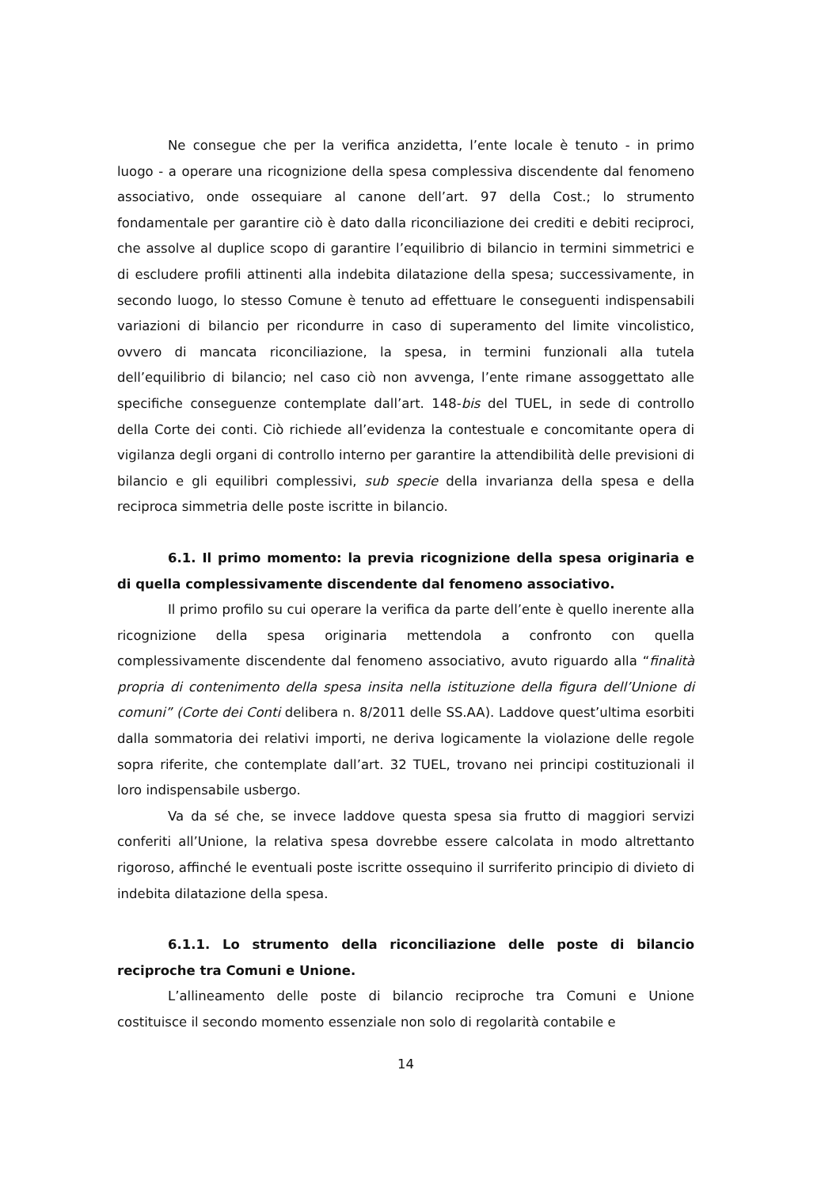Ne consegue che per la verifica anzidetta, l’ente locale è tenuto - in primo luogo - a operare una ricognizione della spesa complessiva discendente dal fenomeno associativo, onde ossequiare al canone dell’art. 97 della Cost.; lo strumento fondamentale per garantire ciò è dato dalla riconciliazione dei crediti e debiti reciproci, che assolve al duplice scopo di garantire l’equilibrio di bilancio in termini simmetrici e di escludere profili attinenti alla indebita dilatazione della spesa; successivamente, in secondo luogo, lo stesso Comune è tenuto ad effettuare le conseguenti indispensabili variazioni di bilancio per ricondurre in caso di superamento del limite vincolistico, ovvero di mancata riconciliazione, la spesa, in termini funzionali alla tutela dell’equilibrio di bilancio; nel caso ciò non avvenga, l’ente rimane assoggettato alle specifiche conseguenze contemplate dall’art. 148-bis del TUEL, in sede di controllo della Corte dei conti. Ciò richiede all’evidenza la contestuale e concomitante opera di vigilanza degli organi di controllo interno per garantire la attendibilità delle previsioni di bilancio e gli equilibri complessivi, sub specie della invarianza della spesa e della reciproca simmetria delle poste iscritte in bilancio.
6.1. Il primo momento: la previa ricognizione della spesa originaria e di quella complessivamente discendente dal fenomeno associativo.
Il primo profilo su cui operare la verifica da parte dell’ente è quello inerente alla ricognizione della spesa originaria mettendola a confronto con quella complessivamente discendente dal fenomeno associativo, avuto riguardo alla “finalità propria di contenimento della spesa insita nella istituzione della figura dell’Unione di comuni” (Corte dei Conti delibera n. 8/2011 delle SS.AA). Laddove quest’ultima esorbiti dalla sommatoria dei relativi importi, ne deriva logicamente la violazione delle regole sopra riferite, che contemplate dall’art. 32 TUEL, trovano nei principi costituzionali il loro indispensabile usbergo.
Va da sé che, se invece laddove questa spesa sia frutto di maggiori servizi conferiti all’Unione, la relativa spesa dovrebbe essere calcolata in modo altrettanto rigoroso, affinché le eventuali poste iscritte ossequino il surriferito principio di divieto di indebita dilatazione della spesa.
6.1.1. Lo strumento della riconciliazione delle poste di bilancio reciproche tra Comuni e Unione.
L’allineamento delle poste di bilancio reciproche tra Comuni e Unione costituisce il secondo momento essenziale non solo di regolarità contabile e
14